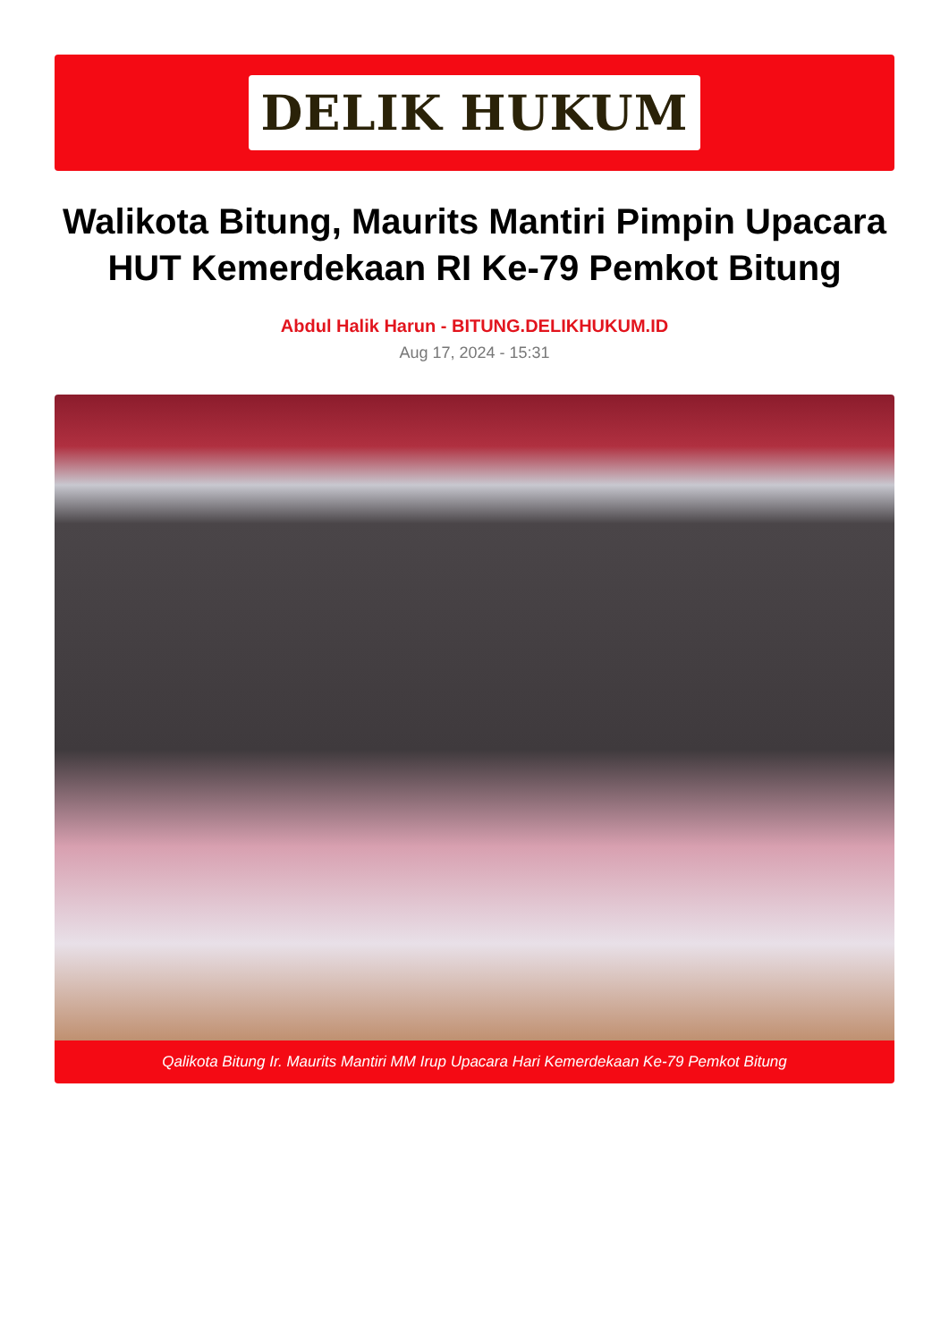DELIK HUKUM
Walikota Bitung, Maurits Mantiri Pimpin Upacara HUT Kemerdekaan RI Ke-79 Pemkot Bitung
Abdul Halik Harun - BITUNG.DELIKHUKUM.ID
Aug 17, 2024 - 15:31
Qalikota Bitung Ir. Maurits Mantiri MM Irup Upacara Hari Kemerdekaan Ke-79 Pemkot Bitung